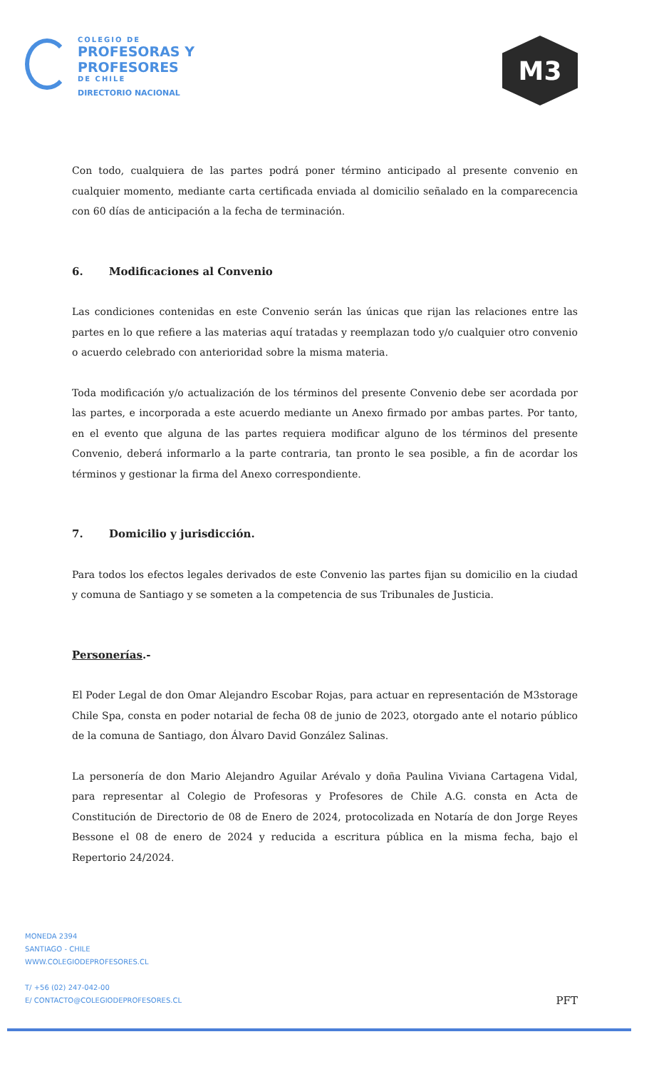COLEGIO DE
PROFESORAS Y
PROFESORES
DE CHILE
DIRECTORIO NACIONAL
M3
Con todo, cualquiera de las partes podrá poner término anticipado al presente convenio en cualquier momento, mediante carta certificada enviada al domicilio señalado en la comparecencia con 60 días de anticipación a la fecha de terminación.
6. Modificaciones al Convenio
Las condiciones contenidas en este Convenio serán las únicas que rijan las relaciones entre las partes en lo que refiere a las materias aquí tratadas y reemplazan todo y/o cualquier otro convenio o acuerdo celebrado con anterioridad sobre la misma materia.
Toda modificación y/o actualización de los términos del presente Convenio debe ser acordada por las partes, e incorporada a este acuerdo mediante un Anexo firmado por ambas partes. Por tanto, en el evento que alguna de las partes requiera modificar alguno de los términos del presente Convenio, deberá informarlo a la parte contraria, tan pronto le sea posible, a fin de acordar los términos y gestionar la firma del Anexo correspondiente.
7. Domicilio y jurisdicción.
Para todos los efectos legales derivados de este Convenio las partes fijan su domicilio en la ciudad y comuna de Santiago y se someten a la competencia de sus Tribunales de Justicia.
Personerías.-
El Poder Legal de don Omar Alejandro Escobar Rojas, para actuar en representación de M3storage Chile Spa, consta en poder notarial de fecha 08 de junio de 2023, otorgado ante el notario público de la comuna de Santiago, don Álvaro David González Salinas.
La personería de don Mario Alejandro Aguilar Arévalo y doña Paulina Viviana Cartagena Vidal, para representar al Colegio de Profesoras y Profesores de Chile A.G. consta en Acta de Constitución de Directorio de 08 de Enero de 2024, protocolizada en Notaría de don Jorge Reyes Bessone el 08 de enero de 2024 y reducida a escritura pública en la misma fecha, bajo el Repertorio 24/2024.
MONEDA 2394
SANTIAGO - CHILE
WWW.COLEGIODEPROFESORES.CL
T/ +56 (02) 247-042-00
E/ CONTACTO@COLEGIODEPROFESORES.CL
PFT